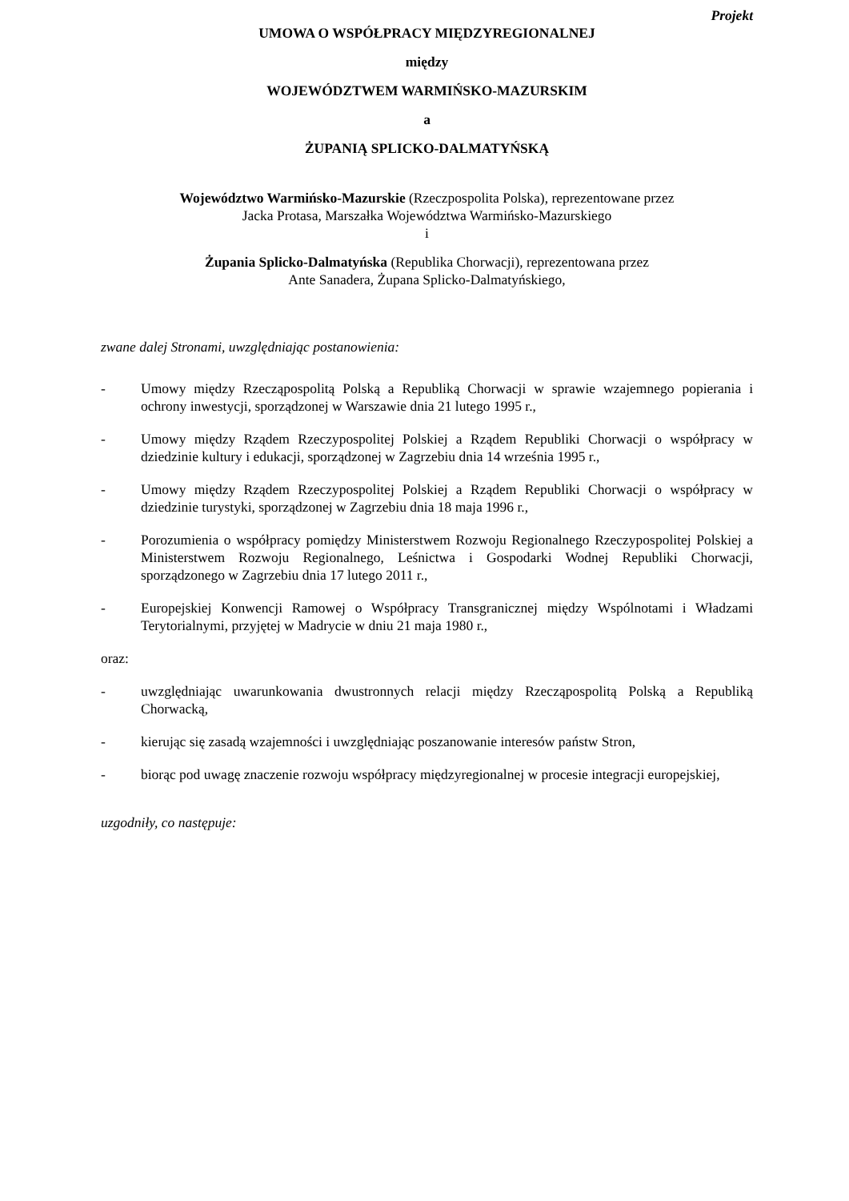Projekt
UMOWA O WSPÓŁPRACY MIĘDZYREGIONALNEJ
między
WOJEWÓDZTWEM WARMIŃSKO-MAZURSKIM
a
ŻUPANIĄ SPLICKO-DALMATYŃSKĄ
Województwo Warmińsko-Mazurskie (Rzeczpospolita Polska), reprezentowane przez
Jacka Protasa, Marszałka Województwa Warmińsko-Mazurskiego
i
Żupania Splicko-Dalmatyńska (Republika Chorwacji), reprezentowana przez
Ante Sanadera, Żupana Splicko-Dalmatyńskiego,
zwane dalej Stronami, uwzględniając postanowienia:
- Umowy między Rzecząpospolitą Polską a Republiką Chorwacji w sprawie wzajemnego popierania i ochrony inwestycji, sporządzonej w Warszawie dnia 21 lutego 1995 r.,
- Umowy między Rządem Rzeczypospolitej Polskiej a Rządem Republiki Chorwacji o współpracy w dziedzinie kultury i edukacji, sporządzonej w Zagrzebiu dnia 14 września 1995 r.,
- Umowy między Rządem Rzeczypospolitej Polskiej a Rządem Republiki Chorwacji o współpracy w dziedzinie turystyki, sporządzonej w Zagrzebiu dnia 18 maja 1996 r.,
- Porozumienia o współpracy pomiędzy Ministerstwem Rozwoju Regionalnego Rzeczypospolitej Polskiej a Ministerstwem Rozwoju Regionalnego, Leśnictwa i Gospodarki Wodnej Republiki Chorwacji, sporządzonego w Zagrzebiu dnia 17 lutego 2011 r.,
- Europejskiej Konwencji Ramowej o Współpracy Transgranicznej między Wspólnotami i Władzami Terytorialnymi, przyjętej w Madrycie w dniu 21 maja 1980 r.,
oraz:
- uwzględniając uwarunkowania dwustronnych relacji między Rzecząpospolitą Polską a Republiką Chorwacką,
- kierując się zasadą wzajemności i uwzględniając poszanowanie interesów państw Stron,
- biorąc pod uwagę znaczenie rozwoju współpracy międzyregionalnej w procesie integracji europejskiej,
uzgodniły, co następuje: